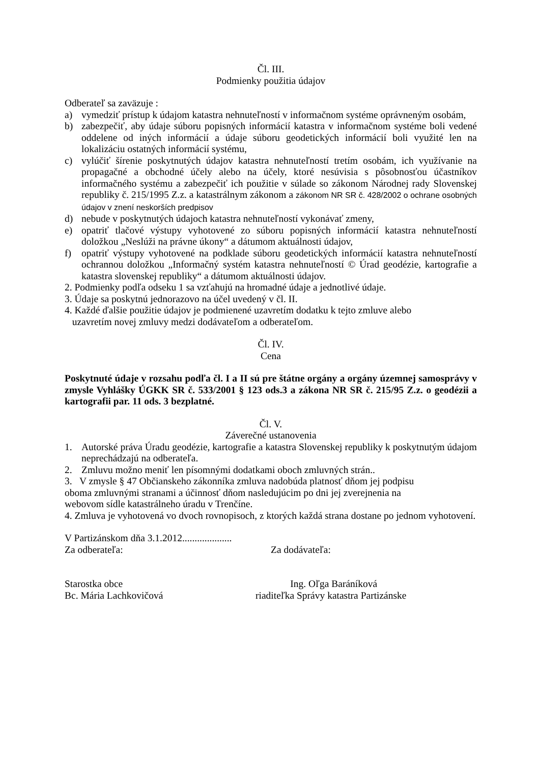Čl. III.
Podmienky použitia údajov
Odberateľ sa zaväzuje :
a) vymedziť prístup k údajom katastra nehnuteľností v informačnom systéme oprávneným osobám,
b) zabezpečiť, aby údaje súboru popisných informácií katastra v informačnom systéme boli vedené oddelene od iných informácií a údaje súboru geodetických informácií boli využité len na lokalizáciu ostatných informácií systému,
c) vylúčiť šírenie poskytnutých údajov katastra nehnuteľností tretím osobám, ich využívanie na propagačné a obchodné účely alebo na účely, ktoré nesúvisia s pôsobnosťou účastníkov informačného systému a zabezpečiť ich použitie v súlade so zákonom Národnej rady Slovenskej republiky č. 215/1995 Z.z. a katastrálnym zákonom a zákonom NR SR č. 428/2002 o ochrane osobných údajov v znení neskorších predpisov
d) nebude v poskytnutých údajoch katastra nehnuteľností vykonávať zmeny,
e) opatriť tlačové výstupy vyhotovené zo súboru popisných informácií katastra nehnuteľností doložkou „Neslúži na právne úkony“ a dátumom aktuálnosti údajov,
f) opatriť výstupy vyhotovené na podklade súboru geodetických informácií katastra nehnuteľností ochrannou doložkou „Informačný systém katastra nehnuteľností © Úrad geodézie, kartografie a katastra slovenskej republiky“ a dátumom aktuálnosti údajov.
2. Podmienky podľa odseku 1 sa vzťahujú na hromadné údaje a jednotlivé údaje.
3. Údaje sa poskytnú jednorazovo na účel uvedený v čl. II.
4. Každé ďalšie použitie údajov je podmienené uzavretím dodatku k tejto zmluve alebo
uzavretím novej zmluvy medzi dodávateľom a odberateľom.
Čl. IV.
Cena
Poskytnuté údaje v rozsahu podľa čl. I a II sú pre štátne orgány a orgány územnej samosprávy v zmysle Vyhlášky ÚGKK SR č. 533/2001 § 123 ods.3 a zákona NR SR č. 215/95 Z.z. o geodézii a kartografii par. 11 ods. 3 bezplatné.
Čl. V.
Záverečné ustanovenia
1. Autorské práva Úradu geodézie, kartografie a katastra Slovenskej republiky k poskytnutým údajom neprechádzajú na odberateľa.
2. Zmluvu možno meniť len písomnými dodatkami oboch zmluvných strán..
3. V zmysle § 47 Občianskeho zákonníka zmluva nadobúda platnosť dňom jej podpisu
oboma zmluvnými stranami a účinnosť dňom nasledujúcim po dni jej zverejnenia na
webovom sídle katastrálneho úradu v Trenčíne.
4. Zmluva je vyhotovená vo dvoch rovnopisoch, z ktorých každá strana dostane po jednom vyhotovení.
V Partizánskom dňa 3.1.2012....................
Za odberateľa: Za dodávateľa:
Starostka obce
Bc. Mária Lachkovičová
Ing. Oľga Baráníková
riaditeľka Správy katastra Partizánske